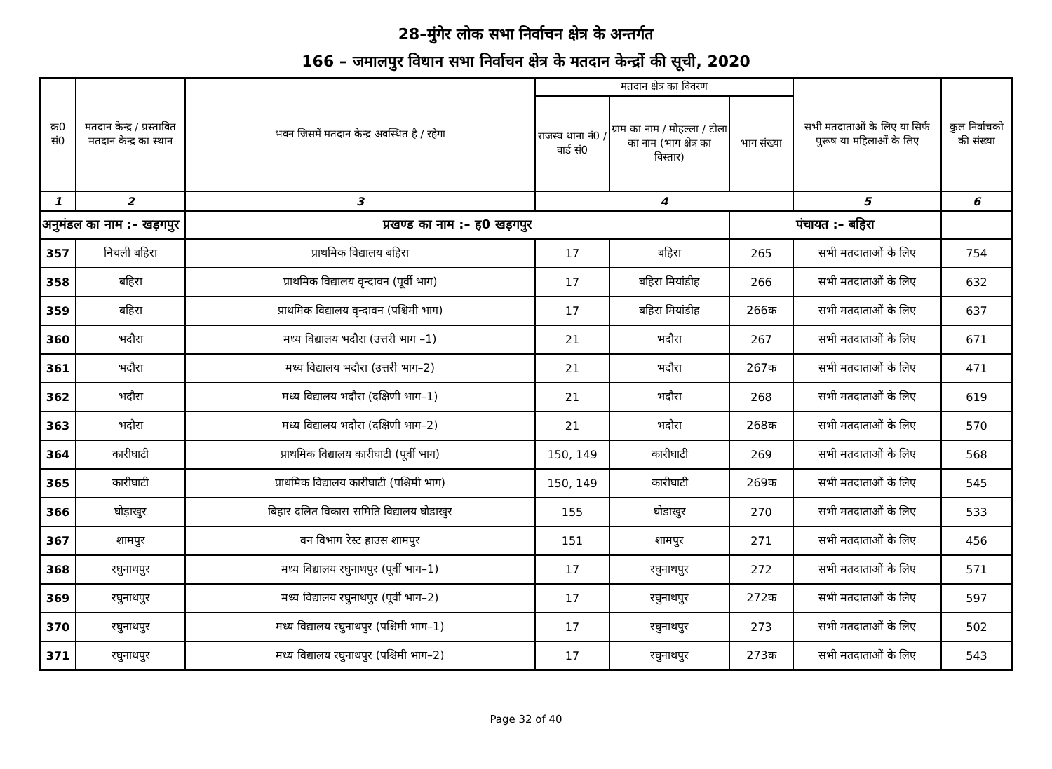28–मुंगेर लोक सभा निर्वाचन क्षेत्र के अन्तर्गत
166 – जमालपुर विधान सभा निर्वाचन क्षेत्र के मतदान केन्द्रों की सूची, 2020
| क्र0 सं0 | मतदान केन्द्र / प्रस्तावित मतदान केन्द्र का स्थान | भवन जिसमें मतदान केन्द्र अवस्थित है / रहेगा | मतदान क्षेत्र का विवरण | | | सभी मतदाताओं के लिए या सिर्फ पुरूष या महिलाओं के लिए | कुल निर्वाचको की संख्या |
| --- | --- | --- | --- | --- | --- | --- | --- |
| | | | राजस्व थाना नं0 / वार्ड सं0 | ग्राम का नाम / मोहल्ला / टोला का नाम (भाग क्षेत्र का विस्तार) | भाग संख्या | | |
| 1 | 2 | 3 | 4 | | | 5 | 6 |
| अनुमंडल का नाम :– खड़गपुर | | प्रखण्ड का नाम :– ह0 खड़गपुर | | | पंचायत :– बहिरा | | |
| 357 | निचली बहिरा | प्राथमिक विद्यालय बहिरा | 17 | बहिरा | 265 | सभी मतदाताओं के लिए | 754 |
| 358 | बहिरा | प्राथमिक विद्यालय वृन्दावन (पूर्वी भाग) | 17 | बहिरा मियांडीह | 266 | सभी मतदाताओं के लिए | 632 |
| 359 | बहिरा | प्राथमिक विद्यालय वृन्दावन (पश्चिमी भाग) | 17 | बहिरा मियांडीह | 266क | सभी मतदाताओं के लिए | 637 |
| 360 | भदौरा | मध्य विद्यालय भदौरा (उत्तरी भाग –1) | 21 | भदौरा | 267 | सभी मतदाताओं के लिए | 671 |
| 361 | भदौरा | मध्य विद्यालय भदौरा (उत्तरी भाग–2) | 21 | भदौरा | 267क | सभी मतदाताओं के लिए | 471 |
| 362 | भदौरा | मध्य विद्यालय भदौरा (दक्षिणी भाग–1) | 21 | भदौरा | 268 | सभी मतदाताओं के लिए | 619 |
| 363 | भदौरा | मध्य विद्यालय भदौरा (दक्षिणी भाग–2) | 21 | भदौरा | 268क | सभी मतदाताओं के लिए | 570 |
| 364 | कारीघाटी | प्राथमिक विद्यालय कारीघाटी (पूर्वी भाग) | 150, 149 | कारीघाटी | 269 | सभी मतदाताओं के लिए | 568 |
| 365 | कारीघाटी | प्राथमिक विद्यालय कारीघाटी (पश्चिमी भाग) | 150, 149 | कारीघाटी | 269क | सभी मतदाताओं के लिए | 545 |
| 366 | घोड़ाखुर | बिहार दलित विकास समिति विद्यालय घोडाखुर | 155 | घोडाखुर | 270 | सभी मतदाताओं के लिए | 533 |
| 367 | शामपुर | वन विभाग रेस्ट हाउस शामपुर | 151 | शामपुर | 271 | सभी मतदाताओं के लिए | 456 |
| 368 | रघुनाथपुर | मध्य विद्यालय रघुनाथपुर (पूर्वी भाग–1) | 17 | रघुनाथपुर | 272 | सभी मतदाताओं के लिए | 571 |
| 369 | रघुनाथपुर | मध्य विद्यालय रघुनाथपुर (पूर्वी भाग–2) | 17 | रघुनाथपुर | 272क | सभी मतदाताओं के लिए | 597 |
| 370 | रघुनाथपुर | मध्य विद्यालय रघुनाथपुर (पश्चिमी भाग–1) | 17 | रघुनाथपुर | 273 | सभी मतदाताओं के लिए | 502 |
| 371 | रघुनाथपुर | मध्य विद्यालय रघुनाथपुर (पश्चिमी भाग–2) | 17 | रघुनाथपुर | 273क | सभी मतदाताओं के लिए | 543 |
Page 32 of 40